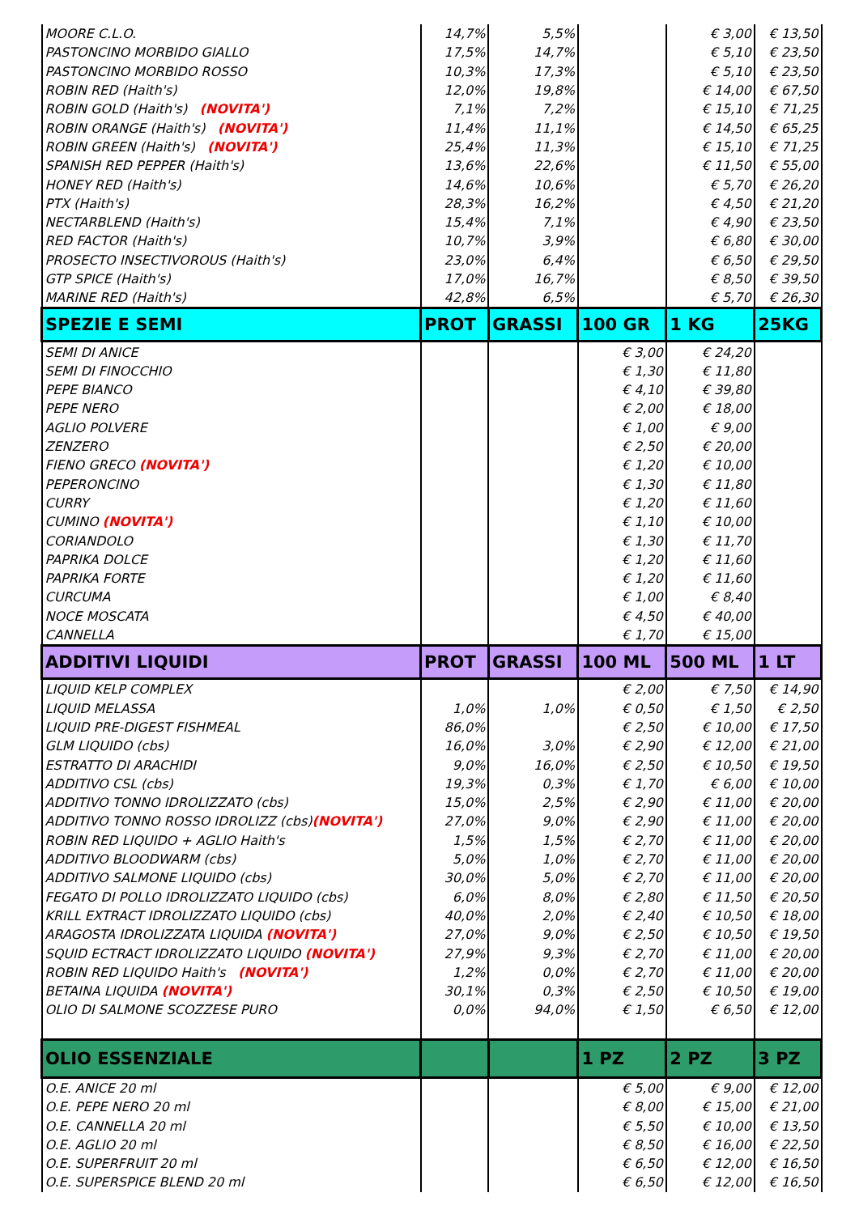| MOORE C.L.O. | 14,7% | 5,5% | | € 3,00 | € 13,50 |
| PASTONCINO MORBIDO GIALLO | 17,5% | 14,7% | | € 5,10 | € 23,50 |
| PASTONCINO MORBIDO ROSSO | 10,3% | 17,3% | | € 5,10 | € 23,50 |
| ROBIN RED (Haith's) | 12,0% | 19,8% | | € 14,00 | € 67,50 |
| ROBIN GOLD (Haith's) (NOVITA') | 7,1% | 7,2% | | € 15,10 | € 71,25 |
| ROBIN ORANGE (Haith's) (NOVITA') | 11,4% | 11,1% | | € 14,50 | € 65,25 |
| ROBIN GREEN (Haith's) (NOVITA') | 25,4% | 11,3% | | € 15,10 | € 71,25 |
| SPANISH RED PEPPER (Haith's) | 13,6% | 22,6% | | € 11,50 | € 55,00 |
| HONEY RED (Haith's) | 14,6% | 10,6% | | € 5,70 | € 26,20 |
| PTX (Haith's) | 28,3% | 16,2% | | € 4,50 | € 21,20 |
| NECTARBLEND (Haith's) | 15,4% | 7,1% | | € 4,90 | € 23,50 |
| RED FACTOR (Haith's) | 10,7% | 3,9% | | € 6,80 | € 30,00 |
| PROSECTO INSECTIVOROUS (Haith's) | 23,0% | 6,4% | | € 6,50 | € 29,50 |
| GTP SPICE (Haith's) | 17,0% | 16,7% | | € 8,50 | € 39,50 |
| MARINE RED (Haith's) | 42,8% | 6,5% | | € 5,70 | € 26,30 |
| SPEZIE E SEMI | PROT | GRASSI | 100 GR | 1 KG | 25KG |
| SEMI DI ANICE | | | € 3,00 | € 24,20 | |
| SEMI DI FINOCCHIO | | | € 1,30 | € 11,80 | |
| PEPE BIANCO | | | € 4,10 | € 39,80 | |
| PEPE NERO | | | € 2,00 | € 18,00 | |
| AGLIO POLVERE | | | € 1,00 | € 9,00 | |
| ZENZERO | | | € 2,50 | € 20,00 | |
| FIENO GRECO (NOVITA') | | | € 1,20 | € 10,00 | |
| PEPERONCINO | | | € 1,30 | € 11,80 | |
| CURRY | | | € 1,20 | € 11,60 | |
| CUMINO (NOVITA') | | | € 1,10 | € 10,00 | |
| CORIANDOLO | | | € 1,30 | € 11,70 | |
| PAPRIKA DOLCE | | | € 1,20 | € 11,60 | |
| PAPRIKA FORTE | | | € 1,20 | € 11,60 | |
| CURCUMA | | | € 1,00 | € 8,40 | |
| NOCE MOSCATA | | | € 4,50 | € 40,00 | |
| CANNELLA | | | € 1,70 | € 15,00 | |
| ADDITIVI LIQUIDI | PROT | GRASSI | 100 ML | 500 ML | 1 LT |
| LIQUID KELP COMPLEX | | | € 2,00 | € 7,50 | € 14,90 |
| LIQUID MELASSA | 1,0% | 1,0% | € 0,50 | € 1,50 | € 2,50 |
| LIQUID PRE-DIGEST FISHMEAL | 86,0% | | € 2,50 | € 10,00 | € 17,50 |
| GLM LIQUIDO (cbs) | 16,0% | 3,0% | € 2,90 | € 12,00 | € 21,00 |
| ESTRATTO DI ARACHIDI | 9,0% | 16,0% | € 2,50 | € 10,50 | € 19,50 |
| ADDITIVO CSL (cbs) | 19,3% | 0,3% | € 1,70 | € 6,00 | € 10,00 |
| ADDITIVO TONNO IDROLIZZATO (cbs) | 15,0% | 2,5% | € 2,90 | € 11,00 | € 20,00 |
| ADDITIVO TONNO ROSSO IDROLIZZ (cbs) (NOVITA') | 27,0% | 9,0% | € 2,90 | € 11,00 | € 20,00 |
| ROBIN RED LIQUIDO + AGLIO Haith's | 1,5% | 1,5% | € 2,70 | € 11,00 | € 20,00 |
| ADDITIVO BLOODWARM (cbs) | 5,0% | 1,0% | € 2,70 | € 11,00 | € 20,00 |
| ADDITIVO SALMONE LIQUIDO (cbs) | 30,0% | 5,0% | € 2,70 | € 11,00 | € 20,00 |
| FEGATO DI POLLO IDROLIZZATO LIQUIDO (cbs) | 6,0% | 8,0% | € 2,80 | € 11,50 | € 20,50 |
| KRILL EXTRACT IDROLIZZATO LIQUIDO (cbs) | 40,0% | 2,0% | € 2,40 | € 10,50 | € 18,00 |
| ARAGOSTA IDROLIZZATA LIQUIDA (NOVITA') | 27,0% | 9,0% | € 2,50 | € 10,50 | € 19,50 |
| SQUID ECTRACT IDROLIZZATO LIQUIDO (NOVITA') | 27,9% | 9,3% | € 2,70 | € 11,00 | € 20,00 |
| ROBIN RED LIQUIDO Haith's (NOVITA') | 1,2% | 0,0% | € 2,70 | € 11,00 | € 20,00 |
| BETAINA LIQUIDA (NOVITA') | 30,1% | 0,3% | € 2,50 | € 10,50 | € 19,00 |
| OLIO DI SALMONE SCOZZESE PURO | 0,0% | 94,0% | € 1,50 | € 6,50 | € 12,00 |
| OLIO ESSENZIALE | | | 1 PZ | 2 PZ | 3 PZ |
| O.E. ANICE 20 ml | | | € 5,00 | € 9,00 | € 12,00 |
| O.E. PEPE NERO 20 ml | | | € 8,00 | € 15,00 | € 21,00 |
| O.E. CANNELLA 20 ml | | | € 5,50 | € 10,00 | € 13,50 |
| O.E. AGLIO 20 ml | | | € 8,50 | € 16,00 | € 22,50 |
| O.E. SUPERFRUIT 20 ml | | | € 6,50 | € 12,00 | € 16,50 |
| O.E. SUPERSPICE BLEND 20 ml | | | € 6,50 | € 12,00 | € 16,50 |